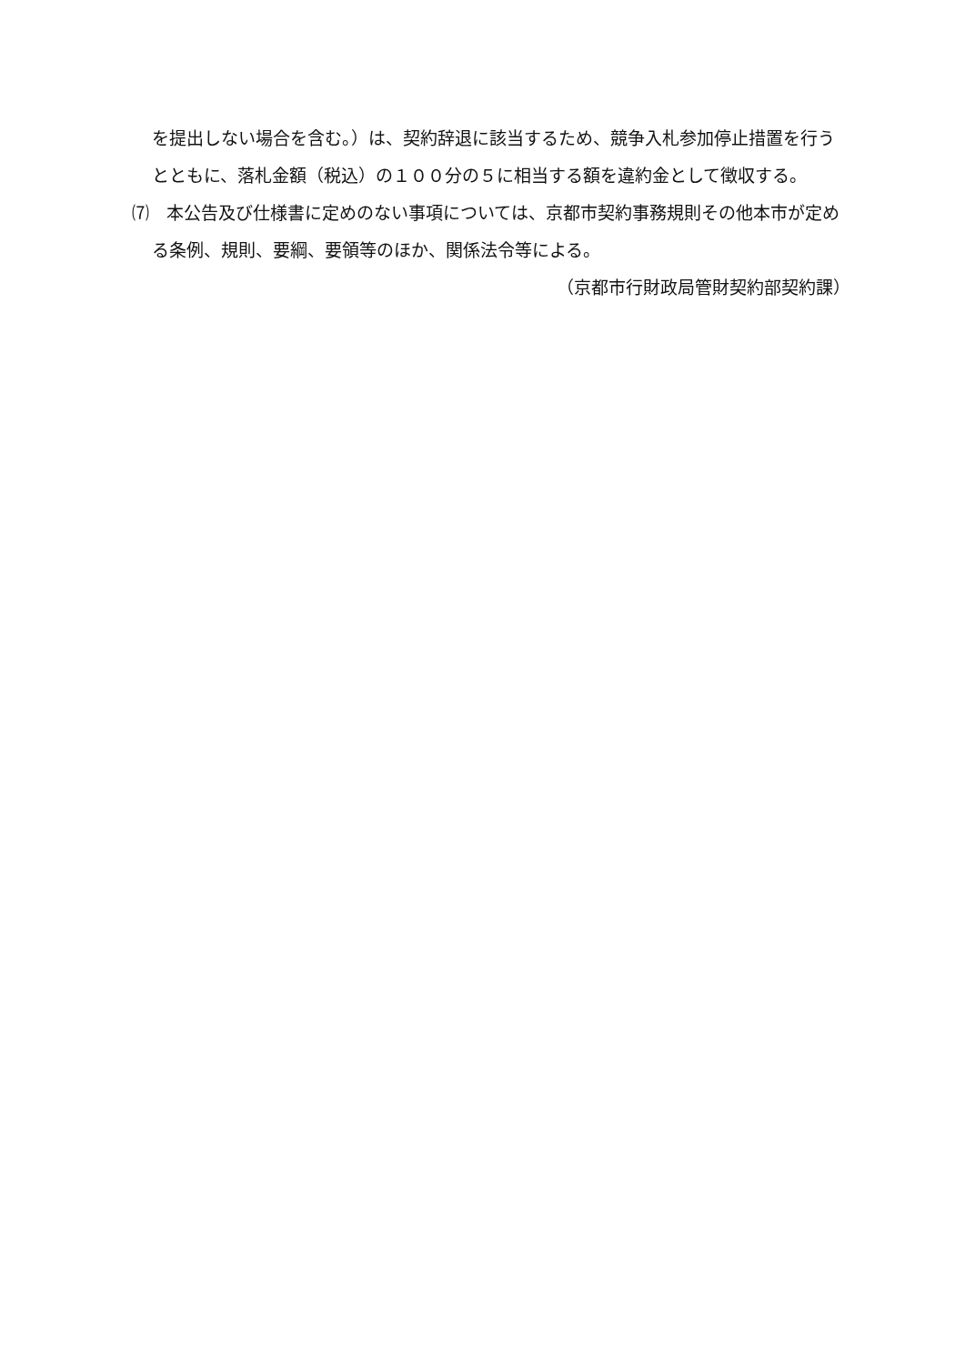を提出しない場合を含む。）は、契約辞退に該当するため、競争入札参加停止措置を行うとともに、落札金額（税込）の１００分の５に相当する額を違約金として徴収する。
⑺　本公告及び仕様書に定めのない事項については、京都市契約事務規則その他本市が定める条例、規則、要綱、要領等のほか、関係法令等による。
（京都市行財政局管財契約部契約課）